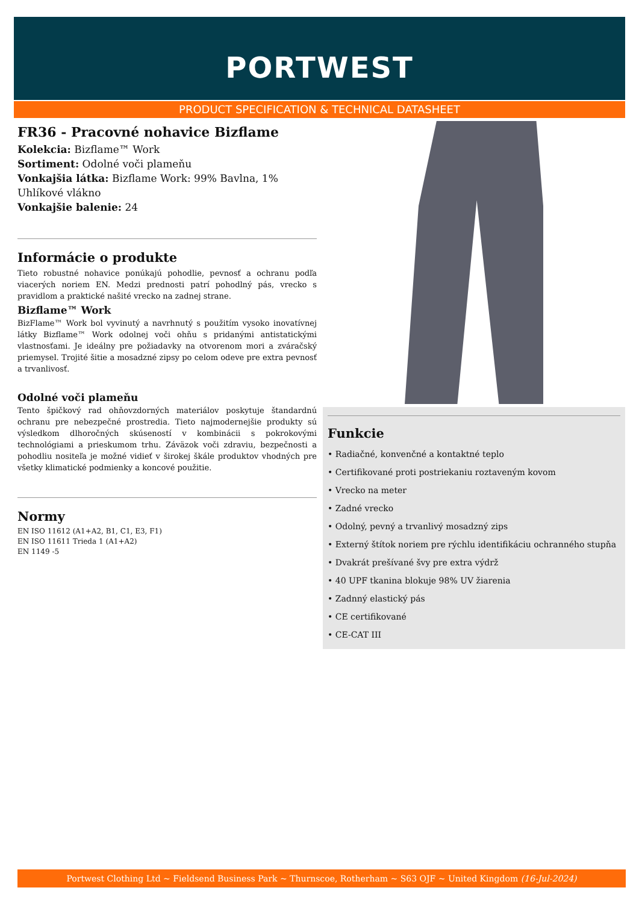PORTWEST
PRODUCT SPECIFICATION & TECHNICAL DATASHEET
FR36 - Pracovné nohavice Bizflame
Kolekcia: Bizflame™ Work
Sortiment: Odolné voči plameňu
Vonkajšia látka: Bizflame Work: 99% Bavlna, 1% Uhlíkové vlákno
Vonkajšie balenie: 24
Informácie o produkte
Tieto robustné nohavice ponúkajú pohodlie, pevnosť a ochranu podľa viacerých noriem EN. Medzi prednosti patrí pohodlný pás, vrecko s pravidlom a praktické našité vrecko na zadnej strane.
Bizflame™ Work
BizFlame™ Work bol vyvinutý a navrhnutý s použitím vysoko inovatívnej látky Bizflame™ Work odolnej voči ohňu s pridanými antistatickými vlastnosťami. Je ideálny pre požiadavky na otvorenom mori a zváračský priemysel. Trojité šitie a mosadzné zipsy po celom odeve pre extra pevnosť a trvanlivosť.
Odolné voči plameňu
Tento špičkový rad ohňovzdorných materiálov poskytuje štandardnú ochranu pre nebezpečné prostredia. Tieto najmodernejšie produkty sú výsledkom dlhoročných skúseností v kombinácii s pokrokovými technológiami a prieskumom trhu. Záväzok voči zdraviu, bezpečnosti a pohodliu nositeľa je možné vidieť v širokej škále produktov vhodných pre všetky klimatické podmienky a koncové použitie.
Normy
EN ISO 11612 (A1+A2, B1, C1, E3, F1)
EN ISO 11611 Trieda 1 (A1+A2)
EN 1149 -5
Funkcie
• Radiačné, konvenčné a kontaktné teplo
• Certifikované proti postriekaniu roztaveným kovom
• Vrecko na meter
• Zadné vrecko
• Odolný, pevný a trvanlivý mosadzný zips
• Externý štítok noriem pre rýchlu identifikáciu ochranného stupňa
• Dvakrát prešívané švy pre extra výdrž
• 40 UPF tkanina blokuje 98% UV žiarenia
• Zadnný elastický pás
• CE certifikované
• CE-CAT III
Portwest Clothing Ltd ~ Fieldsend Business Park ~ Thurnscoe, Rotherham ~ S63 OJF ~ United Kingdom (16-Jul-2024)